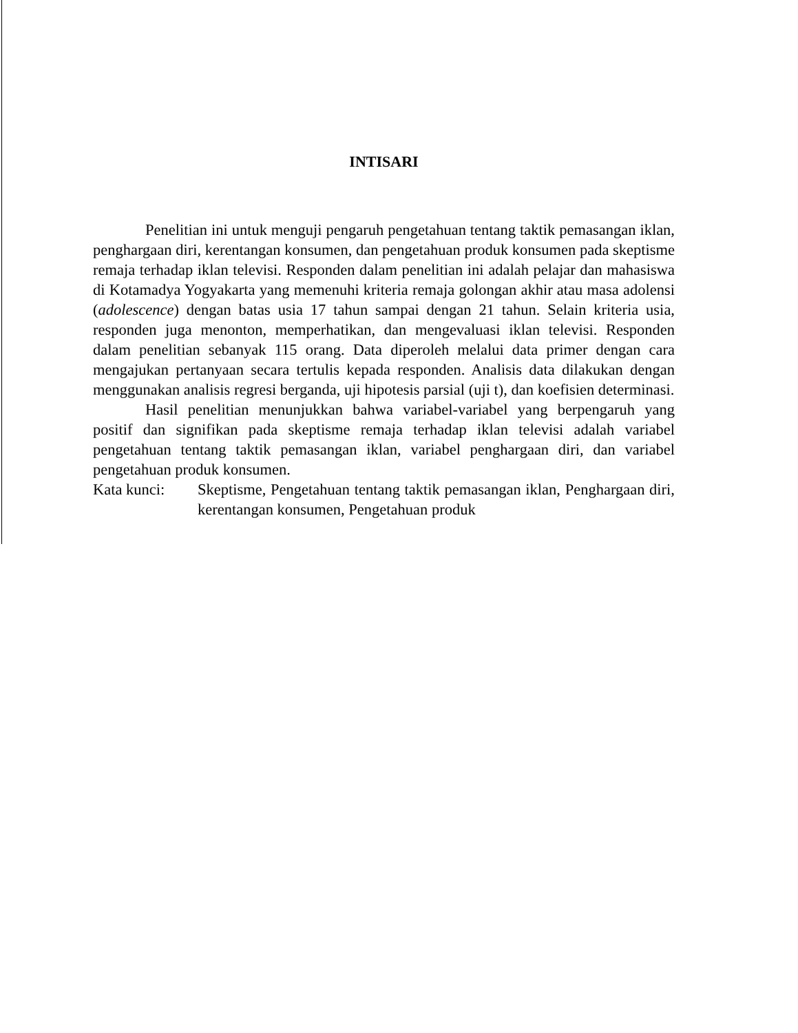INTISARI
Penelitian ini untuk menguji pengaruh pengetahuan tentang taktik pemasangan iklan, penghargaan diri, kerentangan konsumen, dan pengetahuan produk konsumen pada skeptisme remaja terhadap iklan televisi. Responden dalam penelitian ini adalah pelajar dan mahasiswa di Kotamadya Yogyakarta yang memenuhi kriteria remaja golongan akhir atau masa adolensi (adolescence) dengan batas usia 17 tahun sampai dengan 21 tahun. Selain kriteria usia, responden juga menonton, memperhatikan, dan mengevaluasi iklan televisi. Responden dalam penelitian sebanyak 115 orang. Data diperoleh melalui data primer dengan cara mengajukan pertanyaan secara tertulis kepada responden. Analisis data dilakukan dengan menggunakan analisis regresi berganda, uji hipotesis parsial (uji t), dan koefisien determinasi.
Hasil penelitian menunjukkan bahwa variabel-variabel yang berpengaruh yang positif dan signifikan pada skeptisme remaja terhadap iklan televisi adalah variabel pengetahuan tentang taktik pemasangan iklan, variabel penghargaan diri, dan variabel pengetahuan produk konsumen.
Kata kunci: Skeptisme, Pengetahuan tentang taktik pemasangan iklan, Penghargaan diri, kerentangan konsumen, Pengetahuan produk